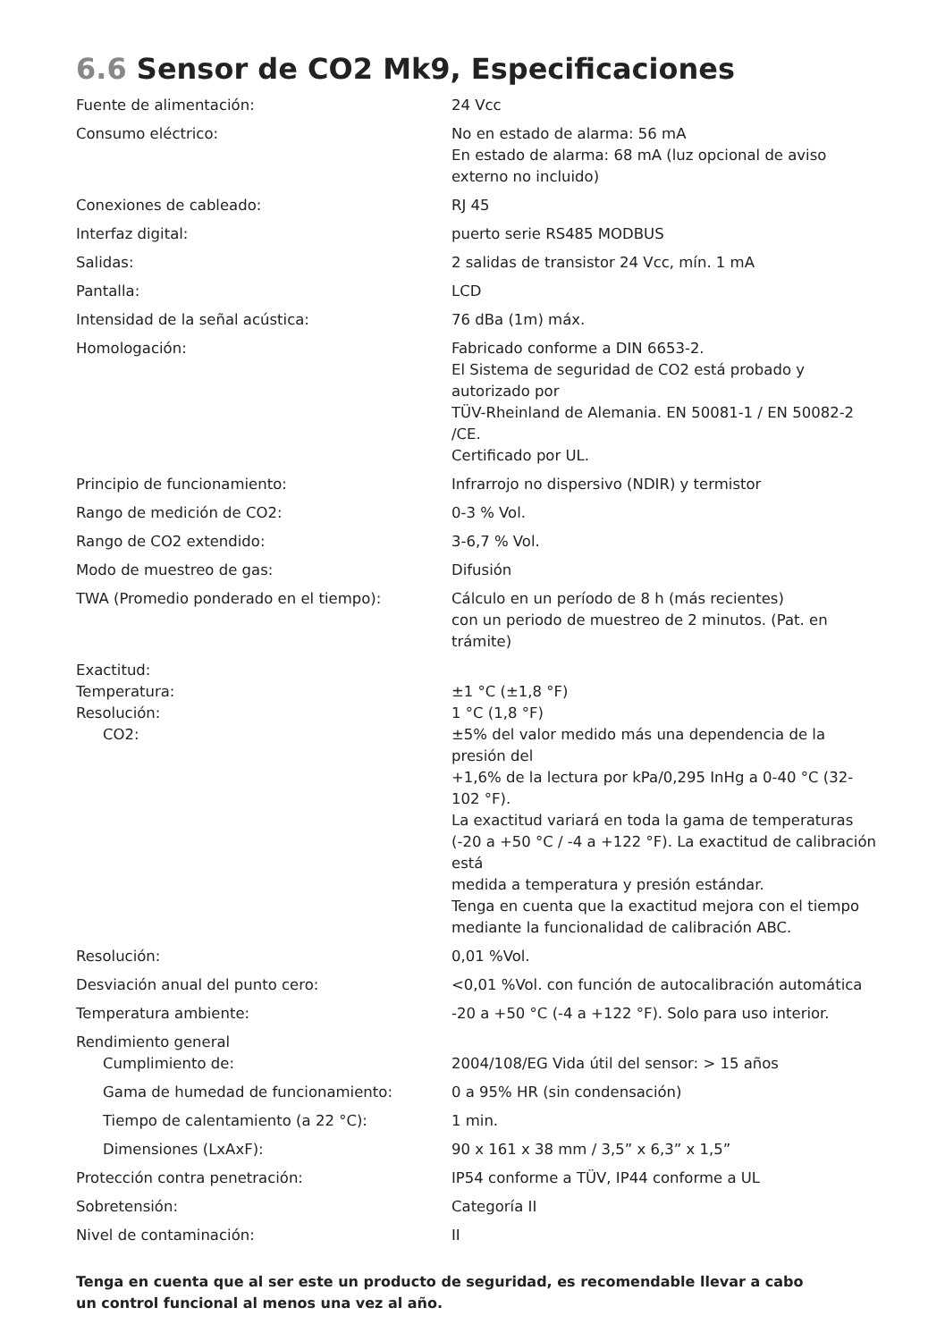6.6 Sensor de CO2 Mk9, Especificaciones
| Fuente de alimentación: | 24 Vcc |
| Consumo eléctrico: | No en estado de alarma: 56 mA En estado de alarma: 68 mA (luz opcional de aviso externo no incluido) |
| Conexiones de cableado: | RJ 45 |
| Interfaz digital: | puerto serie RS485 MODBUS |
| Salidas: | 2 salidas de transistor 24 Vcc, mín. 1 mA |
| Pantalla: | LCD |
| Intensidad de la señal acústica: | 76 dBa (1m) máx. |
| Homologación: | Fabricado conforme a DIN 6653-2. El Sistema de seguridad de CO2 está probado y autorizado por TÜV-Rheinland de Alemania. EN 50081-1 / EN 50082-2 /CE. Certificado por UL. |
| Principio de funcionamiento: | Infrarrojo no dispersivo (NDIR) y termistor |
| Rango de medición de CO2: | 0-3 % Vol. |
| Rango de CO2 extendido: | 3-6,7 % Vol. |
| Modo de muestreo de gas: | Difusión |
| TWA (Promedio ponderado en el tiempo): | Cálculo en un período de 8 h (más recientes) con un periodo de muestreo de 2 minutos. (Pat. en trámite) |
| Exactitud: | |
| Temperatura: | ±1 °C (±1,8 °F) |
| Resolución: | 1 °C (1,8 °F) |
| CO2: | ±5% del valor medido más una dependencia de la presión del +1,6% de la lectura por kPa/0,295 InHg a 0-40 °C (32-102 °F). La exactitud variará en toda la gama de temperaturas (-20 a +50 °C / -4 a +122 °F). La exactitud de calibración está medida a temperatura y presión estándar. Tenga en cuenta que la exactitud mejora con el tiempo mediante la funcionalidad de calibración ABC. |
| Resolución: | 0,01 %Vol. |
| Desviación anual del punto cero: | <0,01 %Vol. con función de autocalibración automática |
| Temperatura ambiente: | -20 a +50 °C (-4 a +122 °F). Solo para uso interior. |
| Rendimiento general | |
| Cumplimiento de: | 2004/108/EG Vida útil del sensor: > 15 años |
| Gama de humedad de funcionamiento: | 0 a 95% HR (sin condensación) |
| Tiempo de calentamiento (a 22 °C): | 1 min. |
| Dimensiones (LxAxF): | 90 x 161 x 38 mm / 3,5” x 6,3” x 1,5” |
| Protección contra penetración: | IP54 conforme a TÜV, IP44 conforme a UL |
| Sobretensión: | Categoría II |
| Nivel de contaminación: | II |
Tenga en cuenta que al ser este un producto de seguridad, es recomendable llevar a cabo
un control funcional al menos una vez al año.